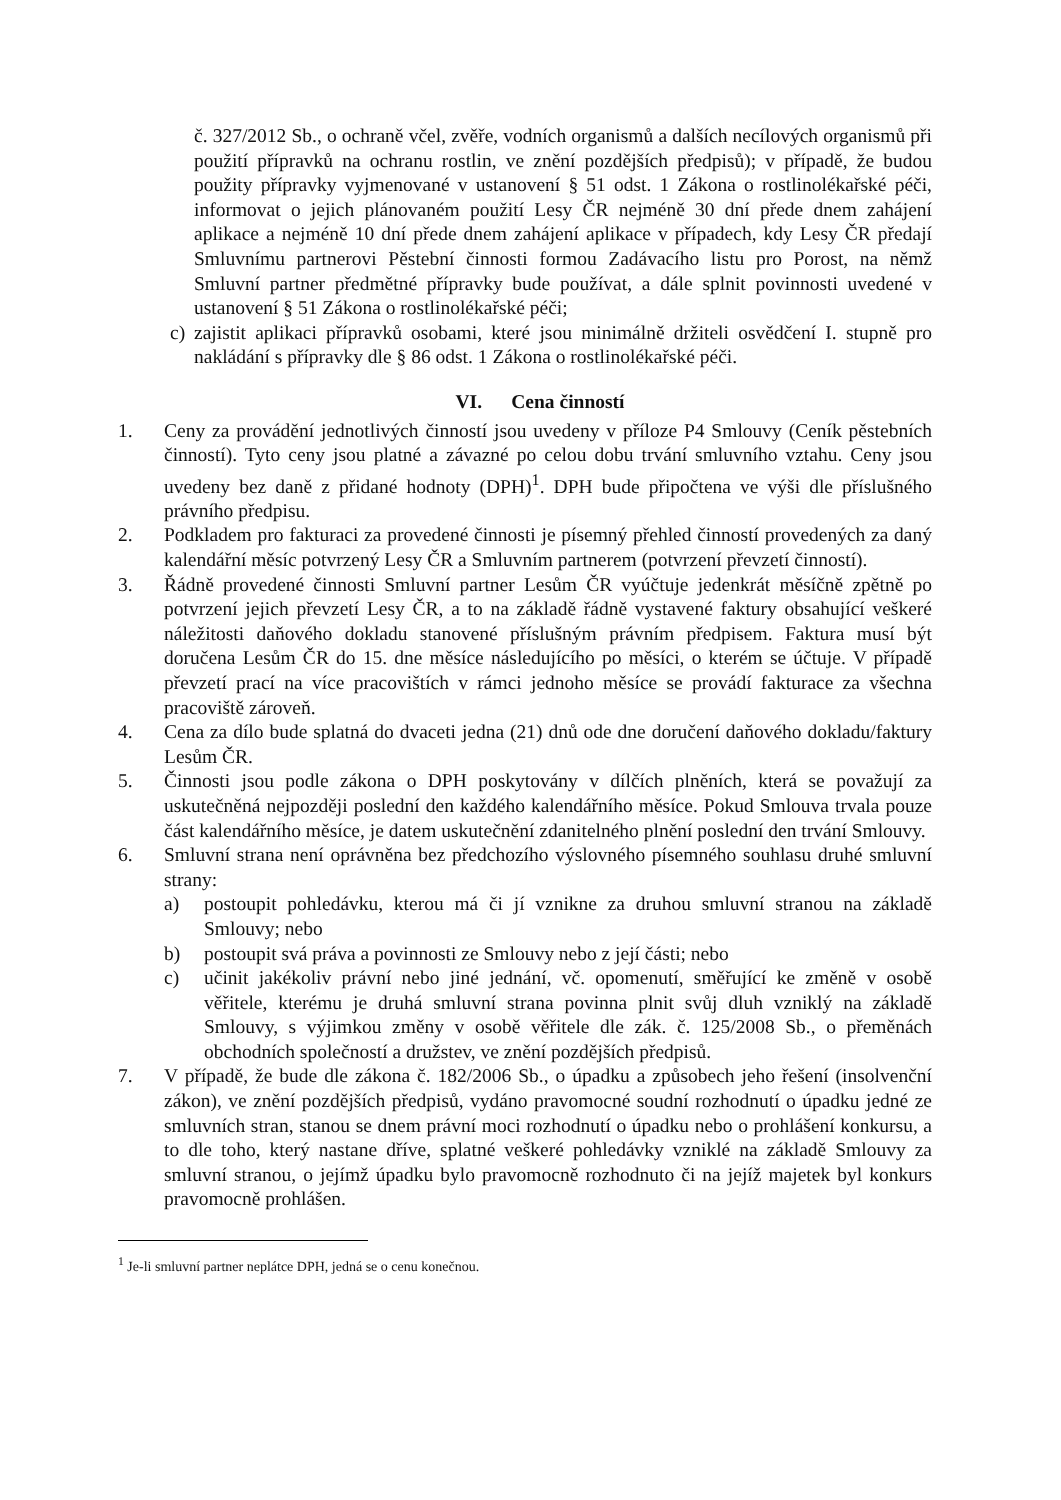č. 327/2012 Sb., o ochraně včel, zvěře, vodních organismů a dalších necílových organismů při použití přípravků na ochranu rostlin, ve znění pozdějších předpisů); v případě, že budou použity přípravky vyjmenované v ustanovení § 51 odst. 1 Zákona o rostlinolékařské péči, informovat o jejich plánovaném použití Lesy ČR nejméně 30 dní přede dnem zahájení aplikace a nejméně 10 dní přede dnem zahájení aplikace v případech, kdy Lesy ČR předají Smluvnímu partnerovi Pěstební činnosti formou Zadávacího listu pro Porost, na němž Smluvní partner předmětné přípravky bude používat, a dále splnit povinnosti uvedené v ustanovení § 51 Zákona o rostlinolékařské péči;
c) zajistit aplikaci přípravků osobami, které jsou minimálně držiteli osvědčení I. stupně pro nakládání s přípravky dle § 86 odst. 1 Zákona o rostlinolékařské péči.
VI. Cena činností
1. Ceny za provádění jednotlivých činností jsou uvedeny v příloze P4 Smlouvy (Ceník pěstebních činností). Tyto ceny jsou platné a závazné po celou dobu trvání smluvního vztahu. Ceny jsou uvedeny bez daně z přidané hodnoty (DPH)<sup>1</sup>. DPH bude připočtena ve výši dle příslušného právního předpisu.
2. Podkladem pro fakturaci za provedené činnosti je písemný přehled činností provedených za daný kalendářní měsíc potvrzený Lesy ČR a Smluvním partnerem (potvrzení převzetí činností).
3. Řádně provedené činnosti Smluvní partner Lesům ČR vyúčtuje jedenkrát měsíčně zpětně po potvrzení jejich převzetí Lesy ČR, a to na základě řádně vystavené faktury obsahující veškeré náležitosti daňového dokladu stanovené příslušným právním předpisem. Faktura musí být doručena Lesům ČR do 15. dne měsíce následujícího po měsíci, o kterém se účtuje. V případě převzetí prací na více pracovištích v rámci jednoho měsíce se provádí fakturace za všechna pracoviště zároveň.
4. Cena za dílo bude splatná do dvaceti jedna (21) dnů ode dne doručení daňového dokladu/faktury Lesům ČR.
5. Činnosti jsou podle zákona o DPH poskytovány v dílčích plněních, která se považují za uskutečněná nejpozději poslední den každého kalendářního měsíce. Pokud Smlouva trvala pouze část kalendářního měsíce, je datem uskutečnění zdanitelného plnění poslední den trvání Smlouvy.
6. Smluvní strana není oprávněna bez předchozího výslovného písemného souhlasu druhé smluvní strany:
a) postoupit pohledávku, kterou má či jí vznikne za druhou smluvní stranou na základě Smlouvy; nebo
b) postoupit svá práva a povinnosti ze Smlouvy nebo z její části; nebo
c) učinit jakékoliv právní nebo jiné jednání, vč. opomenutí, směřující ke změně v osobě věřitele, kterému je druhá smluvní strana povinna plnit svůj dluh vzniklý na základě Smlouvy, s výjimkou změny v osobě věřitele dle zák. č. 125/2008 Sb., o přeměnách obchodních společností a družstev, ve znění pozdějších předpisů.
7. V případě, že bude dle zákona č. 182/2006 Sb., o úpadku a způsobech jeho řešení (insolvenční zákon), ve znění pozdějších předpisů, vydáno pravomocné soudní rozhodnutí o úpadku jedné ze smluvních stran, stanou se dnem právní moci rozhodnutí o úpadku nebo o prohlášení konkursu, a to dle toho, který nastane dříve, splatné veškeré pohledávky vzniklé na základě Smlouvy za smluvní stranou, o jejímž úpadku bylo pravomocně rozhodnuto či na jejíž majetek byl konkurs pravomocně prohlášen.
<sup>1</sup> Je-li smluvní partner neplátce DPH, jedná se o cenu konečnou.